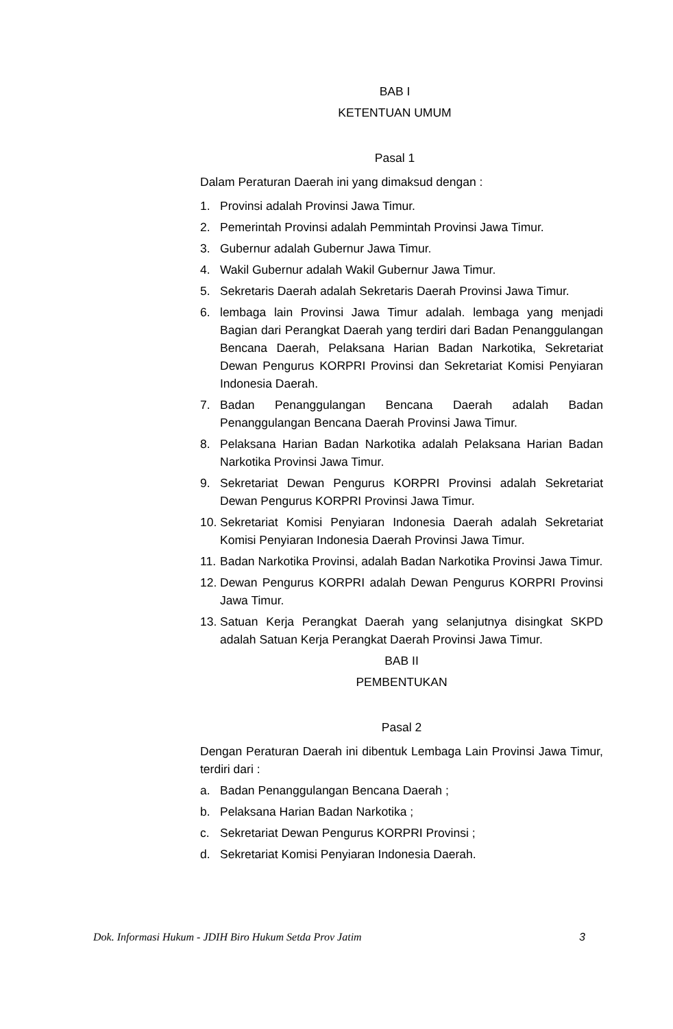BAB I
KETENTUAN UMUM
Pasal 1
Dalam Peraturan Daerah ini yang dimaksud dengan :
1. Provinsi adalah Provinsi Jawa Timur.
2. Pemerintah Provinsi adalah Pemmintah Provinsi Jawa Timur.
3. Gubernur adalah Gubernur Jawa Timur.
4. Wakil Gubernur adalah Wakil Gubernur Jawa Timur.
5. Sekretaris Daerah adalah Sekretaris Daerah Provinsi Jawa Timur.
6. lembaga lain Provinsi Jawa Timur adalah. lembaga yang menjadi Bagian dari Perangkat Daerah yang terdiri dari Badan Penanggulangan Bencana Daerah, Pelaksana Harian Badan Narkotika, Sekretariat Dewan Pengurus KORPRI Provinsi dan Sekretariat Komisi Penyiaran Indonesia Daerah.
7. Badan Penanggulangan Bencana Daerah adalah Badan Penanggulangan Bencana Daerah Provinsi Jawa Timur.
8. Pelaksana Harian Badan Narkotika adalah Pelaksana Harian Badan Narkotika Provinsi Jawa Timur.
9. Sekretariat Dewan Pengurus KORPRI Provinsi adalah Sekretariat Dewan Pengurus KORPRI Provinsi Jawa Timur.
10. Sekretariat Komisi Penyiaran Indonesia Daerah adalah Sekretariat Komisi Penyiaran Indonesia Daerah Provinsi Jawa Timur.
11. Badan Narkotika Provinsi, adalah Badan Narkotika Provinsi Jawa Timur.
12. Dewan Pengurus KORPRI adalah Dewan Pengurus KORPRI Provinsi Jawa Timur.
13. Satuan Kerja Perangkat Daerah yang selanjutnya disingkat SKPD adalah Satuan Kerja Perangkat Daerah Provinsi Jawa Timur.
BAB II
PEMBENTUKAN
Pasal 2
Dengan Peraturan Daerah ini dibentuk Lembaga Lain Provinsi Jawa Timur, terdiri dari :
a. Badan Penanggulangan Bencana Daerah ;
b. Pelaksana Harian Badan Narkotika ;
c. Sekretariat Dewan Pengurus KORPRI Provinsi ;
d. Sekretariat Komisi Penyiaran Indonesia Daerah.
Dok. Informasi Hukum - JDIH Biro Hukum Setda Prov Jatim 3